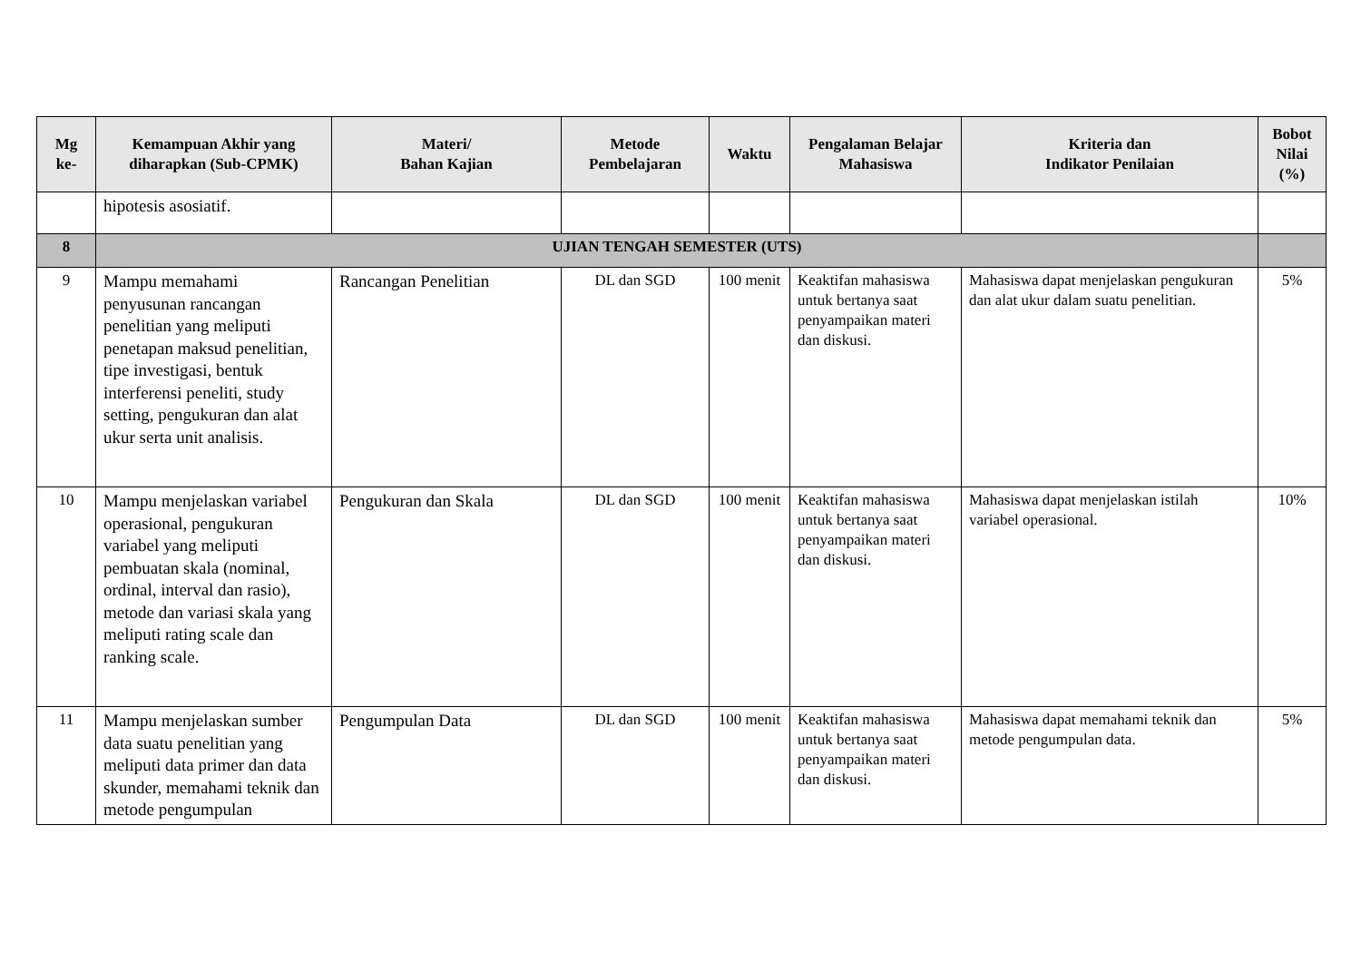| Mg ke- | Kemampuan Akhir yang diharapkan (Sub-CPMK) | Materi/ Bahan Kajian | Metode Pembelajaran | Waktu | Pengalaman Belajar Mahasiswa | Kriteria dan Indikator Penilaian | Bobot Nilai (%) |
| --- | --- | --- | --- | --- | --- | --- | --- |
| | hipotesis asosiatif. | | | | | | |
| 8 | UJIAN TENGAH SEMESTER (UTS) | | | | | | |
| 9 | Mampu memahami penyusunan rancangan penelitian yang meliputi penetapan maksud penelitian, tipe investigasi, bentuk interferensi peneliti, study setting, pengukuran dan alat ukur serta unit analisis. | Rancangan Penelitian | DL dan SGD | 100 menit | Keaktifan mahasiswa untuk bertanya saat penyampaikan materi dan diskusi. | Mahasiswa dapat menjelaskan pengukuran dan alat ukur dalam suatu penelitian. | 5% |
| 10 | Mampu menjelaskan variabel operasional, pengukuran variabel yang meliputi pembuatan skala (nominal, ordinal, interval dan rasio), metode dan variasi skala yang meliputi rating scale dan ranking scale. | Pengukuran dan Skala | DL dan SGD | 100 menit | Keaktifan mahasiswa untuk bertanya saat penyampaikan materi dan diskusi. | Mahasiswa dapat menjelaskan istilah variabel operasional. | 10% |
| 11 | Mampu menjelaskan sumber data suatu penelitian yang meliputi data primer dan data skunder, memahami teknik dan metode pengumpulan | Pengumpulan Data | DL dan SGD | 100 menit | Keaktifan mahasiswa untuk bertanya saat penyampaikan materi dan diskusi. | Mahasiswa dapat memahami teknik dan metode pengumpulan data. | 5% |